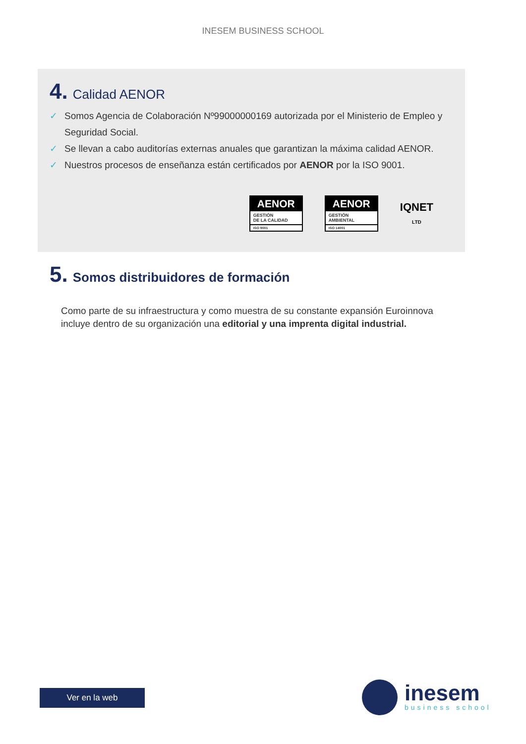INESEM BUSINESS SCHOOL
4. Calidad AENOR
✓ Somos Agencia de Colaboración Nº99000000169 autorizada por el Ministerio de Empleo y Seguridad Social.
✓ Se llevan a cabo auditorías externas anuales que garantizan la máxima calidad AENOR.
✓ Nuestros procesos de enseñanza están certificados por AENOR por la ISO 9001.
AENOR
GESTIÓN
DE LA CALIDAD
ISO 9001
AENOR
GESTIÓN
AMBIENTAL
ISO 14001
IQNET
LTD
5. Somos distribuidores de formación
Como parte de su infraestructura y como muestra de su constante expansión Euroinnova incluye dentro de su organización una editorial y una imprenta digital industrial.
Ver en la web
inesem
business school